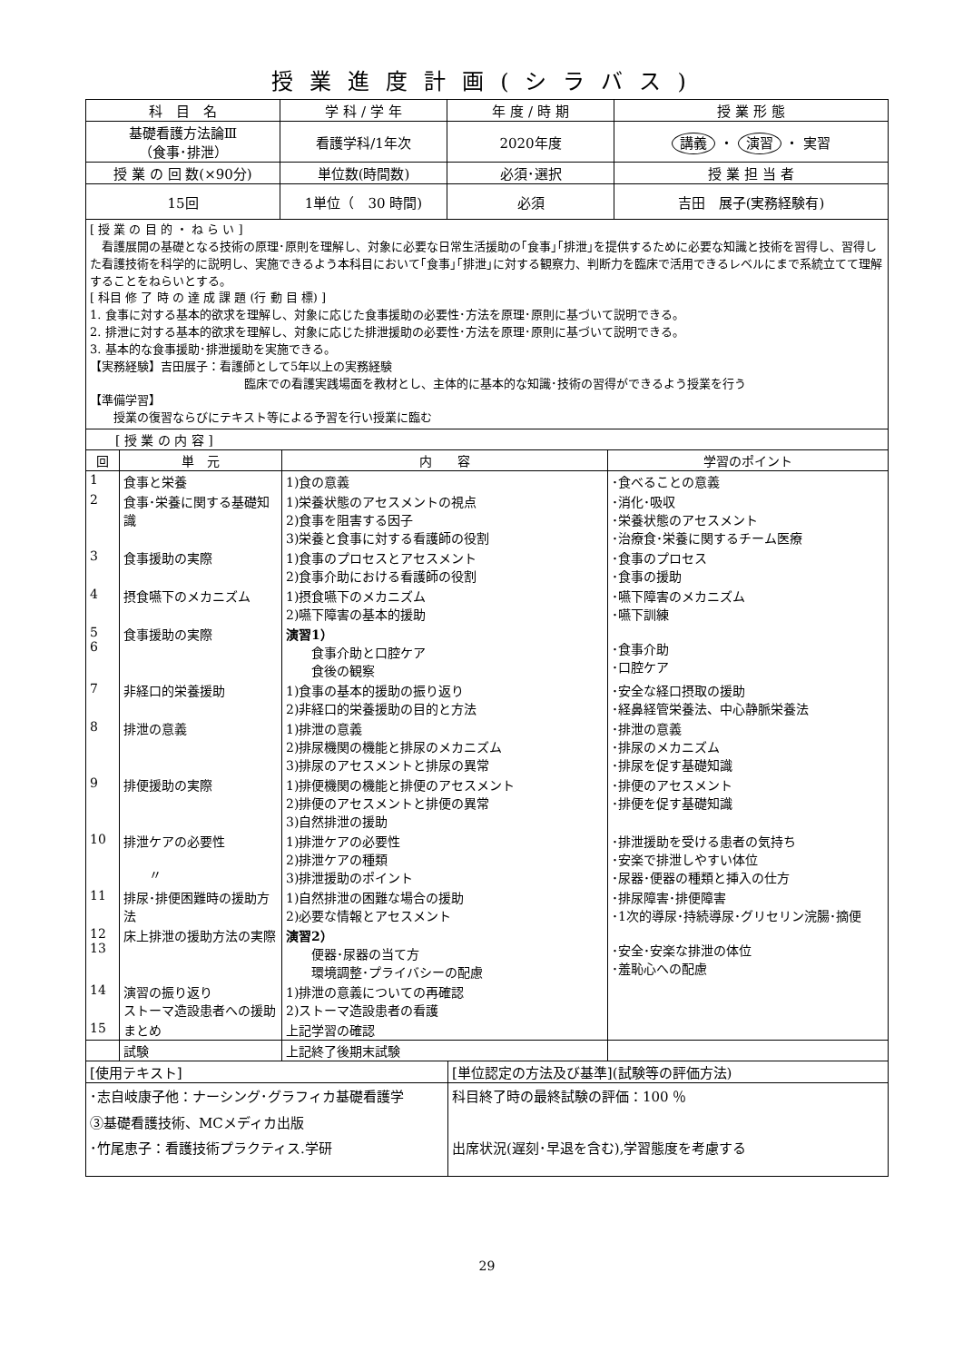授業進度計画(シラバス)
| 科 目 名 | 学 科 / 学 年 | 年 度 / 時 期 | 授 業 形 態 |
| --- | --- | --- | --- |
| 基礎看護方法論Ⅲ （食事･排泄） | 看護学科/1年次 | 2020年度 | 講義 ・ 演習 ・ 実習 |
| 授 業 の 回 数(×90分) | 単位数(時間数) | 必須･選択 | 授 業 担 当 者 |
| 15回 | 1単位（ 30 時間) | 必須 | 吉田 展子(実務経験有) |
[ 授 業 の 目 的 ・ ね ら い ]
　看護展開の基礎となる技術の原理･原則を理解し、対象に必要な日常生活援助の｢食事｣｢排泄｣を提供するために必要な知識と技術を習得し、習得した看護技術を科学的に説明し、実施できるよう本科目において｢食事｣｢排泄｣に対する観察力、判断力を臨床で活用できるレベルにまで系統立てて理解することをねらいとする。
[ 科目 修 了 時 の 達 成 課 題 (行 動 目 標) ]
1. 食事に対する基本的欲求を理解し、対象に応じた食事援助の必要性･方法を原理･原則に基づいて説明できる。
2. 排泄に対する基本的欲求を理解し、対象に応じた排泄援助の必要性･方法を原理･原則に基づいて説明できる。
3. 基本的な食事援助･排泄援助を実施できる。
【実務経験】吉田展子：看護師として5年以上の実務経験
臨床での看護実践場面を教材とし、主体的に基本的な知識･技術の習得ができるよう授業を行う
【準備学習】
　　授業の復習ならびにテキスト等による予習を行い授業に臨む
| [ 授 業 の 内 容 ] | | | |
| 回 | 単 元 | 内 容 | 学習のポイント |
| 1 | 食事と栄養 | 1)食の意義 | ･食べることの意義 |
| 2 | 食事･栄養に関する基礎知識 | 1)栄養状態のアセスメントの視点 2)食事を阻害する因子 3)栄養と食事に対する看護師の役割 | ･消化･吸収 ･栄養状態のアセスメント ･治療食･栄養に関するチーム医療 |
| 3 | 食事援助の実際 | 1)食事のプロセスとアセスメント 2)食事介助における看護師の役割 | ･食事のプロセス ･食事の援助 |
| 4 | 摂食嚥下のメカニズム | 1)摂食嚥下のメカニズム 2)嚥下障害の基本的援助 | ･嚥下障害のメカニズム ･嚥下訓練 |
| 5 6 | 食事援助の実際 | 演習1） 食事介助と口腔ケア 食後の観察 | ･食事介助 ･口腔ケア |
| 7 | 非経口的栄養援助 | 1)食事の基本的援助の振り返り 2)非経口的栄養援助の目的と方法 | ･安全な経口摂取の援助 ･経鼻経管栄養法、中心静脈栄養法 |
| 8 | 排泄の意義 | 1)排泄の意義 2)排尿機関の機能と排尿のメカニズム 3)排尿のアセスメントと排尿の異常 | ･排泄の意義 ･排尿のメカニズム ･排尿を促す基礎知識 |
| 9 | 排便援助の実際 | 1)排便機関の機能と排便のアセスメント 2)排便のアセスメントと排便の異常 3)自然排泄の援助 | ･排便のアセスメント ･排便を促す基礎知識 |
| 10 | 排泄ケアの必要性 〃 | 1)排泄ケアの必要性 2)排泄ケアの種類 3)排泄援助のポイント | ･排泄援助を受ける患者の気持ち ･安楽で排泄しやすい体位 ･尿器･便器の種類と挿入の仕方 |
| 11 | 排尿･排便困難時の援助方法 | 1)自然排泄の困難な場合の援助 2)必要な情報とアセスメント | ･排尿障害･排便障害 ･1次的導尿･持続導尿･グリセリン浣腸･摘便 |
| 12 13 | 床上排泄の援助方法の実際 | 演習2） 便器･尿器の当て方 環境調整･プライバシーの配慮 | ･安全･安楽な排泄の体位 ･羞恥心への配慮 |
| 14 | 演習の振り返り ストーマ造設患者への援助 | 1)排泄の意義についての再確認 2)ストーマ造設患者の看護 | |
| 15 | まとめ | 上記学習の確認 | |
| | 試験 | 上記終了後期末試験 | |
| [使用テキスト] | [単位認定の方法及び基準](試験等の評価方法) |
| ･志自岐康子他：ナーシング･グラフィカ基礎看護学 ③基礎看護技術、MCメディカ出版 ･竹尾恵子：看護技術プラクティス.学研 | 科目終了時の最終試験の評価：100 ％ 出席状況(遅刻･早退を含む),学習態度を考慮する |
29